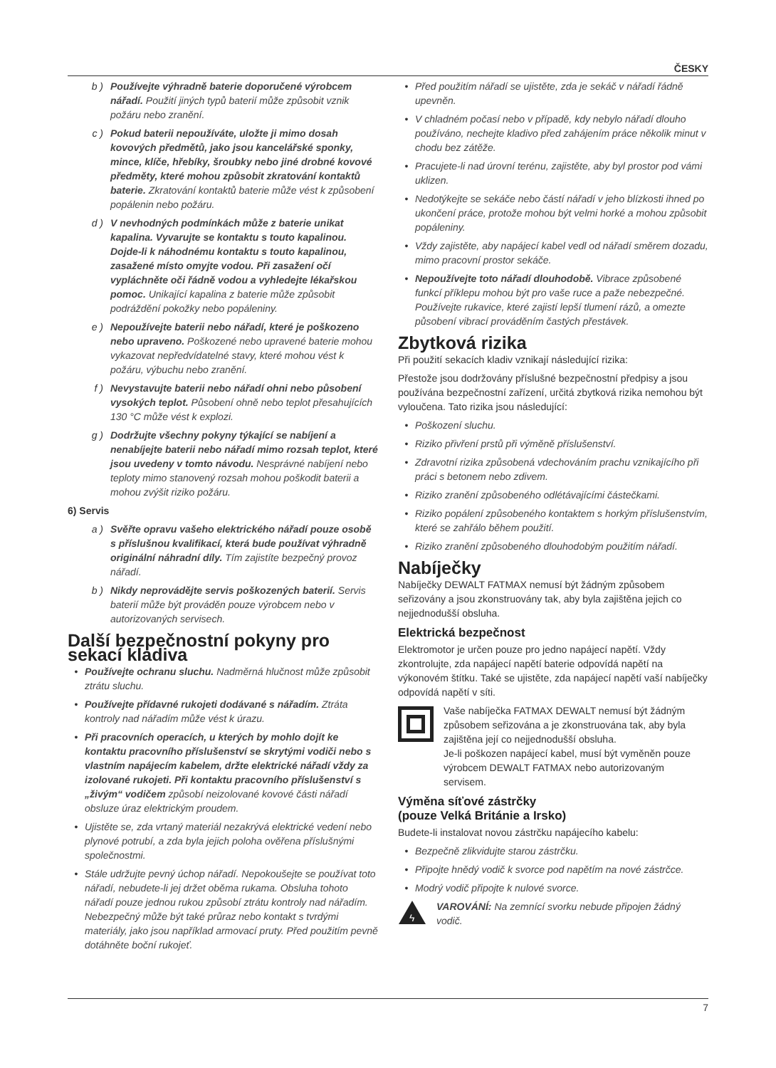ČESKY
b ) Používejte výhradně baterie doporučené výrobcem nářadí. Použití jiných typů baterií může způsobit vznik požáru nebo zranění.
c ) Pokud baterii nepoužíváte, uložte ji mimo dosah kovových předmětů, jako jsou kancelářské sponky, mince, klíče, hřebíky, šroubky nebo jiné drobné kovové předměty, které mohou způsobit zkratování kontaktů baterie. Zkratování kontaktů baterie může vést k způsobení popálenin nebo požáru.
d ) V nevhodných podmínkách může z baterie unikat kapalina. Vyvarujte se kontaktu s touto kapalinou. Dojde-li k náhodnému kontaktu s touto kapalinou, zasažené místo omyjte vodou. Při zasažení očí vypláchněte oči řádně vodou a vyhledejte lékařskou pomoc. Unikající kapalina z baterie může způsobit podráždění pokožky nebo popáleniny.
e ) Nepoužívejte baterii nebo nářadí, které je poškozeno nebo upraveno. Poškozené nebo upravené baterie mohou vykazovat nepředvídatelné stavy, které mohou vést k požáru, výbuchu nebo zranění.
f ) Nevystavujte baterii nebo nářadí ohni nebo působení vysokých teplot. Působení ohně nebo teplot přesahujících 130 °C může vést k explozi.
g ) Dodržujte všechny pokyny týkající se nabíjení a nenabíjejte baterii nebo nářadí mimo rozsah teplot, které jsou uvedeny v tomto návodu. Nesprávné nabíjení nebo teploty mimo stanovený rozsah mohou poškodit baterii a mohou zvýšit riziko požáru.
6) Servis
a ) Svěřte opravu vašeho elektrického nářadí pouze osobě s příslušnou kvalifikací, která bude používat výhradně originální náhradní díly. Tím zajistíte bezpečný provoz nářadí.
b ) Nikdy neprovádějte servis poškozených baterií. Servis baterií může být prováděn pouze výrobcem nebo v autorizovaných servisech.
Další bezpečnostní pokyny pro sekací kladiva
• Používejte ochranu sluchu. Nadměrná hlučnost může způsobit ztrátu sluchu.
• Používejte přídavné rukojeti dodávané s nářadím. Ztráta kontroly nad nářadím může vést k úrazu.
• Při pracovních operacích, u kterých by mohlo dojít ke kontaktu pracovního příslušenství se skrytými vodiči nebo s vlastním napájecím kabelem, držte elektrické nářadí vždy za izolované rukojeti. Při kontaktu pracovního příslušenství s „živým“ vodičem způsobí neizolované kovové části nářadí obsluze úraz elektrickým proudem.
• Ujistěte se, zda vrtaný materiál nezakrývá elektrické vedení nebo plynové potrubí, a zda byla jejich poloha ověřena příslušnými společnostmi.
• Stále udržujte pevný úchop nářadí. Nepokoušejte se používat toto nářadí, nebudete-li jej držet oběma rukama. Obsluha tohoto nářadí pouze jednou rukou způsobí ztrátu kontroly nad nářadím. Nebezpečný může být také průraz nebo kontakt s tvrdými materiály, jako jsou například armovací pruty. Před použitím pevně dotáhněte boční rukojeť.
• Před použitím nářadí se ujistěte, zda je sekáč v nářadí řádně upevněn.
• V chladném počasí nebo v případě, kdy nebylo nářadí dlouho používáno, nechejte kladivo před zahájením práce několik minut v chodu bez zátěže.
• Pracujete-li nad úrovní terénu, zajistěte, aby byl prostor pod vámi uklizen.
• Nedotýkejte se sekáče nebo částí nářadí v jeho blízkosti ihned po ukončení práce, protože mohou být velmi horké a mohou způsobit popáleniny.
• Vždy zajistěte, aby napájecí kabel vedl od nářadí směrem dozadu, mimo pracovní prostor sekáče.
• Nepoužívejte toto nářadí dlouhodobě. Vibrace způsobené funkcí příklepu mohou být pro vaše ruce a paže nebezpečné. Používejte rukavice, které zajistí lepší tlumení rázů, a omezte působení vibrací prováděním častých přestávek.
Zbytková rizika
Při použití sekacích kladiv vznikají následující rizika:
Přestože jsou dodržovány příslušné bezpečnostní předpisy a jsou používána bezpečnostní zařízení, určitá zbytková rizika nemohou být vyloučena. Tato rizika jsou následující:
• Poškození sluchu.
• Riziko přivření prstů při výměně příslušenství.
• Zdravotní rizika způsobená vdechováním prachu vznikajícího při práci s betonem nebo zdivem.
• Riziko zranění způsobeného odlétávajícími částečkami.
• Riziko popálení způsobeného kontaktem s horkým příslušenstvím, které se zahřálo během použití.
• Riziko zranění způsobeného dlouhodobým použitím nářadí.
Nabíječky
Nabíječky DEWALT FATMAX nemusí být žádným způsobem seřizovány a jsou zkonstruovány tak, aby byla zajištěna jejich co nejjednodušší obsluha.
Elektrická bezpečnost
Elektromotor je určen pouze pro jedno napájecí napětí. Vždy zkontrolujte, zda napájecí napětí baterie odpovídá napětí na výkonovém štítku. Také se ujistěte, zda napájecí napětí vaší nabíječky odpovídá napětí v síti.
Vaše nabíječka FATMAX DEWALT nemusí být žádným způsobem seřizována a je zkonstruována tak, aby byla zajištěna její co nejjednodušší obsluha.
Je-li poškozen napájecí kabel, musí být vyměněn pouze výrobcem DEWALT FATMAX nebo autorizovaným servisem.
Výměna síťové zástrčky
(pouze Velká Británie a Irsko)
Budete-li instalovat novou zástrčku napájecího kabelu:
• Bezpečně zlikvidujte starou zástrčku.
• Připojte hnědý vodič k svorce pod napětím na nové zástrčce.
• Modrý vodič připojte k nulové svorce.
ϟ
VAROVÁNÍ: Na zemnící svorku nebude připojen žádný vodič.
7